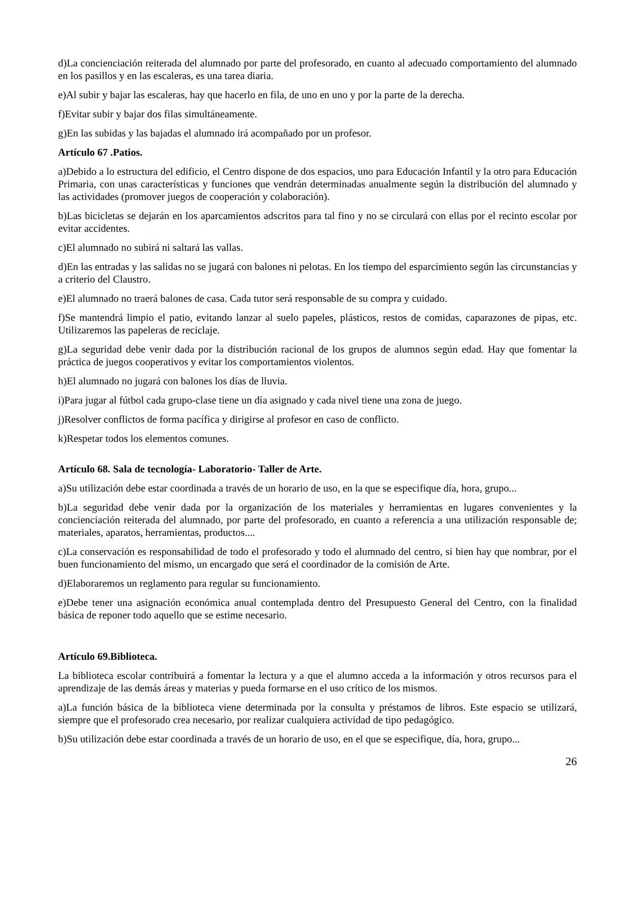d)La concienciación reiterada del alumnado por parte del profesorado, en cuanto al adecuado comportamiento del alumnado en los pasillos y en las escaleras, es una tarea diaria.
e)Al subir y bajar las escaleras, hay que hacerlo en fila, de uno en uno y por la parte de la derecha.
f)Evitar subir y bajar dos filas simultáneamente.
g)En las subidas y las bajadas el alumnado irá acompañado por un profesor.
Artículo 67 .Patios.
a)Debido a lo estructura del edificio, el Centro dispone de dos espacios, uno para Educación Infantil y la otro para Educación Primaria, con unas características y funciones que vendrán determinadas anualmente según la distribución del alumnado y las actividades (promover juegos de cooperación y colaboración).
b)Las bicicletas se dejarán en los aparcamientos adscritos para tal fino y no se circulará con ellas por el recinto escolar por evitar accidentes.
c)El alumnado no subirá ni saltará las vallas.
d)En las entradas y las salidas no se jugará con balones ni pelotas. En los tiempo del esparcimiento según las circunstancias y a criterio del Claustro.
e)El alumnado no traerá balones de casa. Cada tutor será responsable de su compra y cuidado.
f)Se mantendrá limpio el patio, evitando lanzar al suelo papeles, plásticos, restos de comidas, caparazones de pipas, etc. Utilizaremos las papeleras de reciclaje.
g)La seguridad debe venir dada por la distribución racional de los grupos de alumnos según edad. Hay que fomentar la práctica de juegos cooperativos y evitar los comportamientos violentos.
h)El alumnado no jugará con balones los días de lluvia.
i)Para jugar al fútbol cada grupo-clase tiene un día asignado y cada nivel tiene una zona de juego.
j)Resolver conflictos de forma pacífica y dirigirse al profesor en caso de conflicto.
k)Respetar todos los elementos comunes.
Artículo 68. Sala de tecnología- Laboratorio- Taller de Arte.
a)Su utilización debe estar coordinada a través de un horario de uso, en la que se especifique día, hora, grupo...
b)La seguridad debe venir dada por la organización de los materiales y herramientas en lugares convenientes y la concienciación reiterada del alumnado, por parte del profesorado, en cuanto a referencia a una utilización responsable de; materiales, aparatos, herramientas, productos....
c)La conservación es responsabilidad de todo el profesorado y todo el alumnado del centro, si bien hay que nombrar, por el buen funcionamiento del mismo, un encargado que será el coordinador de la comisión de Arte.
d)Elaboraremos un reglamento para regular su funcionamiento.
e)Debe tener una asignación económica anual contemplada dentro del Presupuesto General del Centro, con la finalidad básica de reponer todo aquello que se estime necesario.
Artículo 69.Biblioteca.
La biblioteca escolar contribuirá a fomentar la lectura y a que el alumno acceda a la información y otros recursos para el aprendizaje de las demás áreas y materias y pueda formarse en el uso crítico de los mismos.
a)La función básica de la biblioteca viene determinada por la consulta y préstamos de libros. Este espacio se utilizará, siempre que el profesorado crea necesario, por realizar cualquiera actividad de tipo pedagógico.
b)Su utilización debe estar coordinada a través de un horario de uso, en el que se especifique, día, hora, grupo...
26